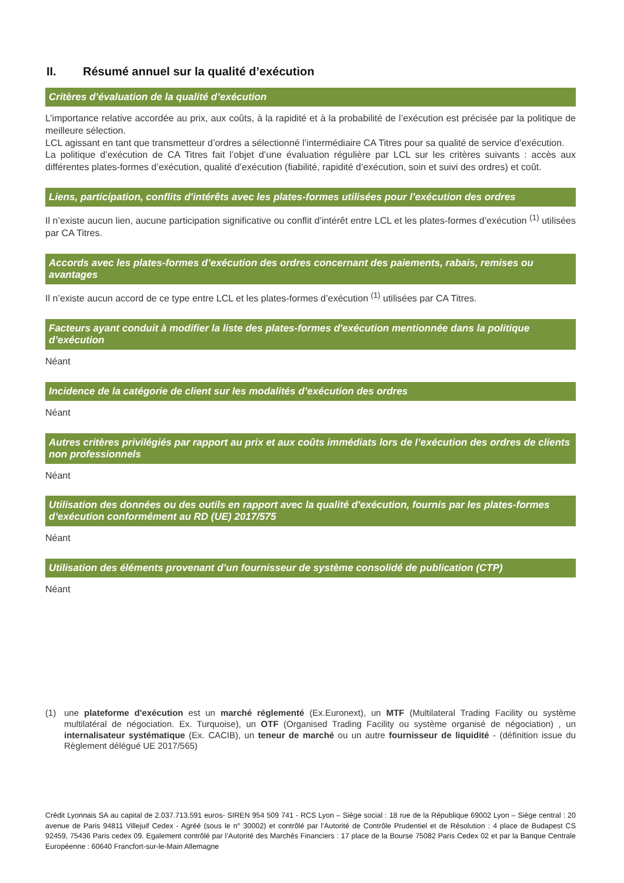II. Résumé annuel sur la qualité d’exécution
Critères d’évaluation de la qualité d’exécution
L’importance relative accordée au prix, aux coûts, à la rapidité et à la probabilité de l’exécution est précisée par la politique de meilleure sélection.
LCL agissant en tant que transmetteur d’ordres a sélectionné l’intermédiaire CA Titres pour sa qualité de service d’exécution.
La politique d’exécution de CA Titres fait l’objet d’une évaluation régulière par LCL sur les critères suivants : accès aux différentes plates-formes d’exécution, qualité d’exécution (fiabilité, rapidité d’exécution, soin et suivi des ordres) et coût.
Liens, participation, conflits d'intérêts avec les plates-formes utilisées pour l’exécution des ordres
Il n’existe aucun lien, aucune participation significative ou conflit d’intérêt entre LCL et les plates-formes d’exécution <sup>(1)</sup> utilisées par CA Titres.
Accords avec les plates-formes d’exécution des ordres concernant des paiements, rabais, remises ou avantages
Il n’existe aucun accord de ce type entre LCL et les plates-formes d’exécution <sup>(1)</sup> utilisées par CA Titres.
Facteurs ayant conduit à modifier la liste des plates-formes d'exécution mentionnée dans la politique d’exécution
Néant
Incidence de la catégorie de client sur les modalités d’exécution des ordres
Néant
Autres critères privilégiés par rapport au prix et aux coûts immédiats lors de l’exécution des ordres de clients non professionnels
Néant
Utilisation des données ou des outils en rapport avec la qualité d'exécution, fournis par les plates-formes d’exécution conformément au RD (UE) 2017/575
Néant
Utilisation des éléments provenant d’un fournisseur de système consolidé de publication (CTP)
Néant
(1) une plateforme d'exécution est un marché réglementé (Ex.Euronext), un MTF (Multilateral Trading Facility ou système multilatéral de négociation. Ex. Turquoise), un OTF (Organised Trading Facility ou système organisé de négociation) , un internalisateur systématique (Ex. CACIB), un teneur de marché ou un autre fournisseur de liquidité - (définition issue du Règlement délégué UE 2017/565)
Crédit Lyonnais SA au capital de 2.037.713.591 euros- SIREN 954 509 741 - RCS Lyon – Siège social : 18 rue de la République 69002 Lyon – Siège central : 20 avenue de Paris 94811 Villejuif Cedex - Agréé (sous le n° 30002) et contrôlé par l’Autorité de Contrôle Prudentiel et de Résolution : 4 place de Budapest CS 92459, 75436 Paris cedex 09. Egalement contrôlé par l’Autorité des Marchés Financiers : 17 place de la Bourse 75082 Paris Cedex 02 et par la Banque Centrale Européenne : 60640 Francfort-sur-le-Main Allemagne